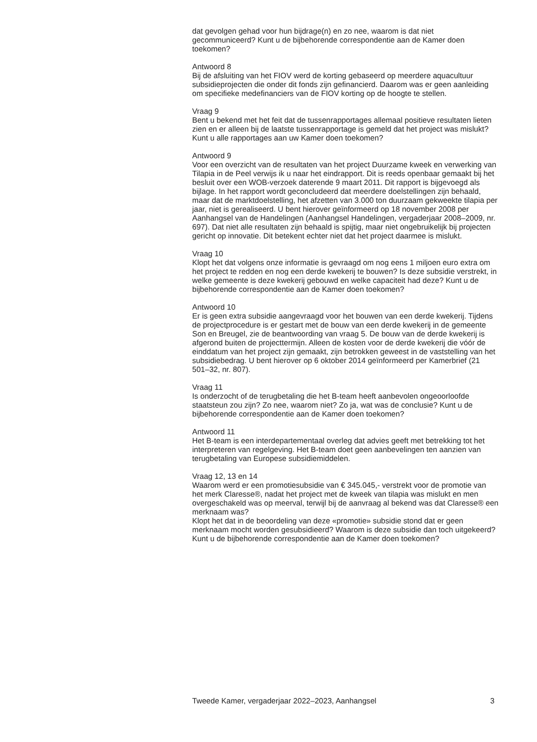dat gevolgen gehad voor hun bijdrage(n) en zo nee, waarom is dat niet gecommuniceerd? Kunt u de bijbehorende correspondentie aan de Kamer doen toekomen?
Antwoord 8
Bij de afsluiting van het FIOV werd de korting gebaseerd op meerdere aquacultuur subsidieprojecten die onder dit fonds zijn gefinancierd. Daarom was er geen aanleiding om specifieke medefinanciers van de FIOV korting op de hoogte te stellen.
Vraag 9
Bent u bekend met het feit dat de tussenrapportages allemaal positieve resultaten lieten zien en er alleen bij de laatste tussenrapportage is gemeld dat het project was mislukt? Kunt u alle rapportages aan uw Kamer doen toekomen?
Antwoord 9
Voor een overzicht van de resultaten van het project Duurzame kweek en verwerking van Tilapia in de Peel verwijs ik u naar het eindrapport. Dit is reeds openbaar gemaakt bij het besluit over een WOB-verzoek daterende 9 maart 2011. Dit rapport is bijgevoegd als bijlage. In het rapport wordt geconcludeerd dat meerdere doelstellingen zijn behaald, maar dat de marktdoelstelling, het afzetten van 3.000 ton duurzaam gekweekte tilapia per jaar, niet is gerealiseerd. U bent hierover geïnformeerd op 18 november 2008 per Aanhangsel van de Handelingen (Aanhangsel Handelingen, vergaderjaar 2008–2009, nr. 697). Dat niet alle resultaten zijn behaald is spijtig, maar niet ongebruikelijk bij projecten gericht op innovatie. Dit betekent echter niet dat het project daarmee is mislukt.
Vraag 10
Klopt het dat volgens onze informatie is gevraagd om nog eens 1 miljoen euro extra om het project te redden en nog een derde kwekerij te bouwen? Is deze subsidie verstrekt, in welke gemeente is deze kwekerij gebouwd en welke capaciteit had deze? Kunt u de bijbehorende correspondentie aan de Kamer doen toekomen?
Antwoord 10
Er is geen extra subsidie aangevraagd voor het bouwen van een derde kwekerij. Tijdens de projectprocedure is er gestart met de bouw van een derde kwekerij in de gemeente Son en Breugel, zie de beantwoording van vraag 5. De bouw van de derde kwekerij is afgerond buiten de projecttermijn. Alleen de kosten voor de derde kwekerij die vóór de einddatum van het project zijn gemaakt, zijn betrokken geweest in de vaststelling van het subsidiebedrag. U bent hierover op 6 oktober 2014 geïnformeerd per Kamerbrief (21 501–32, nr. 807).
Vraag 11
Is onderzocht of de terugbetaling die het B-team heeft aanbevolen ongeoorloofde staatsteun zou zijn? Zo nee, waarom niet? Zo ja, wat was de conclusie? Kunt u de bijbehorende correspondentie aan de Kamer doen toekomen?
Antwoord 11
Het B-team is een interdepartementaal overleg dat advies geeft met betrekking tot het interpreteren van regelgeving. Het B-team doet geen aanbevelingen ten aanzien van terugbetaling van Europese subsidiemiddelen.
Vraag 12, 13 en 14
Waarom werd er een promotiesubsidie van € 345.045,- verstrekt voor de promotie van het merk Claresse®, nadat het project met de kweek van tilapia was mislukt en men overgeschakeld was op meerval, terwijl bij de aanvraag al bekend was dat Claresse® een merknaam was?
Klopt het dat in de beoordeling van deze «promotie» subsidie stond dat er geen merknaam mocht worden gesubsidieerd? Waarom is deze subsidie dan toch uitgekeerd? Kunt u de bijbehorende correspondentie aan de Kamer doen toekomen?
Tweede Kamer, vergaderjaar 2022–2023, Aanhangsel 3